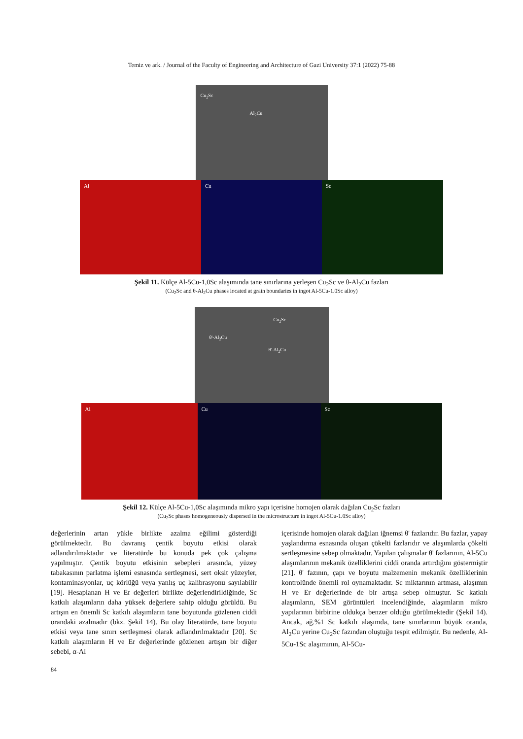Temiz ve ark. / Journal of the Faculty of Engineering and Architecture of Gazi University 37:1 (2022) 75-88
Cu<sub>2</sub>Sc
Al<sub>2</sub>Cu
Al Cu Sc
Şekil 11. Külçe Al-5Cu-1,0Sc alaşımında tane sınırlarına yerleşen Cu<sub>2</sub>Sc ve θ-Al<sub>2</sub>Cu fazları
(Cu<sub>2</sub>Sc and θ-Al<sub>2</sub>Cu phases located at grain boundaries in ingot Al-5Cu-1.0Sc alloy)
Cu<sub>2</sub>Sc
θ'-Al<sub>2</sub>Cu
θ'-Al<sub>2</sub>Cu
Al Cu Sc
Şekil 12. Külçe Al-5Cu-1,0Sc alaşımında mikro yapı içerisine homojen olarak dağılan Cu<sub>2</sub>Sc fazları
(Cu<sub>2</sub>Sc phases homogeneously dispersed in the microstructure in ingot Al-5Cu-1.0Sc alloy)
değerlerinin artan yükle birlikte azalma eğilimi gösterdiği görülmektedir. Bu davranış çentik boyutu etkisi olarak adlandırılmaktadır ve literatürde bu konuda pek çok çalışma yapılmıştır. Çentik boyutu etkisinin sebepleri arasında, yüzey tabakasının parlatma işlemi esnasında sertleşmesi, sert oksit yüzeyler, kontaminasyonlar, uç körlüğü veya yanlış uç kalibrasyonu sayılabilir [19]. Hesaplanan H ve Er değerleri birlikte değerlendirildiğinde, Sc katkılı alaşımların daha yüksek değerlere sahip olduğu görüldü. Bu artışın en önemli Sc katkılı alaşımların tane boyutunda gözlenen ciddi orandaki azalmadır (bkz. Şekil 14). Bu olay literatürde, tane boyutu etkisi veya tane sınırı sertleşmesi olarak adlandırılmaktadır [20]. Sc katkılı alaşımların H ve Er değerlerinde gözlenen artışın bir diğer sebebi, α-Al
içerisinde homojen olarak dağılan iğnemsi θ' fazlarıdır. Bu fazlar, yapay yaşlandırma esnasında oluşan çökelti fazlarıdır ve alaşımlarda çökelti sertleşmesine sebep olmaktadır. Yapılan çalışmalar θ' fazlarının, Al-5Cu alaşımlarının mekanik özelliklerini ciddi oranda artırdığını göstermiştir [21]. θ' fazının, çapı ve boyutu malzemenin mekanik özelliklerinin kontrolünde önemli rol oynamaktadır. Sc miktarının artması, alaşımın H ve Er değerlerinde de bir artışa sebep olmuştur. Sc katkılı alaşımların, SEM görüntüleri incelendiğinde, alaşımların mikro yapılarının birbirine oldukça benzer olduğu görülmektedir (Şekil 14). Ancak, ağ.%1 Sc katkılı alaşımda, tane sınırlarının büyük oranda, Al<sub>2</sub>Cu yerine Cu<sub>2</sub>Sc fazından oluştuğu tespit edilmiştir. Bu nedenle, Al-5Cu-1Sc alaşımının, Al-5Cu-
84